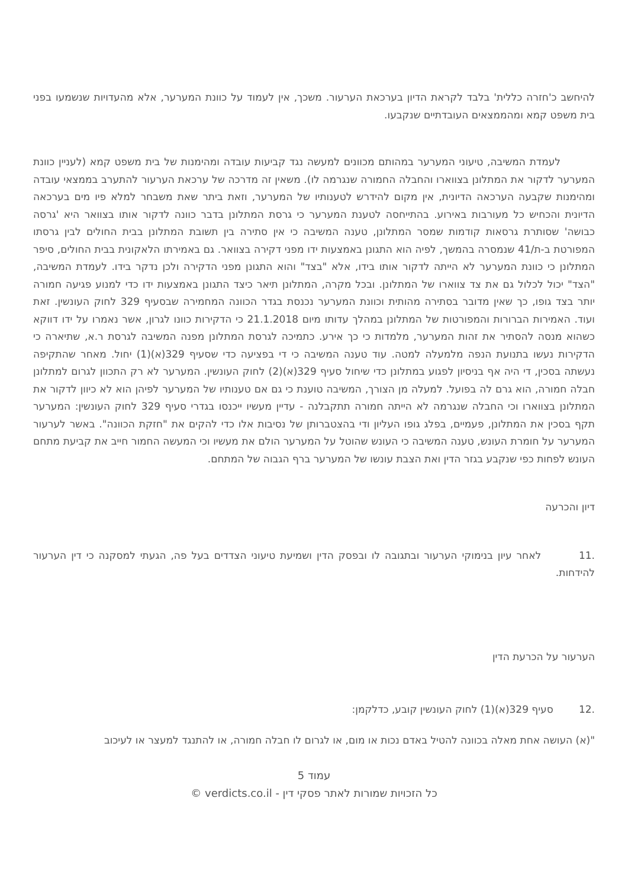להיחשב כ'חזרה כללית' בלבד לקראת הדיון בערכאת הערעור. משכך, אין לעמוד על כוונת המערער, אלא מהעדויות שנשמעו בפני בית משפט קמא ומהממצאים העובדתיים שנקבעו.
לעמדת המשיבה, טיעוני המערער במהותם מכוונים למעשה נגד קביעות עובדה ומהימנות של בית משפט קמא (לעניין כוונת המערער לדקור את המתלונן בצווארו והחבלה החמורה שנגרמה לו). משאין זה מדרכה של ערכאת הערעור להתערב בממצאי עובדה ומהימנות שקבעה הערכאה הדיונית, אין מקום להידרש לטענותיו של המערער, וזאת ביתר שאת משבחר למלא פיו מים בערכאה הדיונית והכחיש כל מעורבות באירוע. בהתייחסה לטענת המערער כי גרסת המתלונן בדבר כוונה לדקור אותו בצוואר היא 'גרסה כבושה' שסותרת גרסאות קודמות שמסר המתלונן, טענה המשיבה כי אין סתירה בין תשובת המתלונן בבית החולים לבין גרסתו המפורטת ב-ת/41 שנמסרה בהמשך, לפיה הוא התגונן באמצעות ידו מפני דקירה בצוואר. גם באמירתו הלאקונית בבית החולים, סיפר המתלונן כי כוונת המערער לא הייתה לדקור אותו בידו, אלא "בצד" והוא התגונן מפני הדקירה ולכן נדקר בידו. לעמדת המשיבה, "הצד" יכול לכלול גם את צד צווארו של המתלונן. ובכל מקרה, המתלונן תיאר כיצד התגונן באמצעות ידו כדי למנוע פגיעה חמורה יותר בצד גופו, כך שאין מדובר בסתירה מהותית וכוונת המערער נכנסת בגדר הכוונה המחמירה שבסעיף 329 לחוק העונשין. זאת ועוד. האמירות הברורות והמפורטות של המתלונן במהלך עדותו מיום 21.1.2018 כי הדקירות כוונו לגרון, אשר נאמרו על ידו דווקא כשהוא מנסה להסתיר את זהות המערער, מלמדות כי כך אירע. כתמיכה לגרסת המתלונן מפנה המשיבה לגרסת ר.א, שתיארה כי הדקירות נעשו בתנועת הנפה מלמעלה למטה. עוד טענה המשיבה כי די בפציעה כדי שסעיף 329(א)(1) יחול. מאחר שהתקיפה נעשתה בסכין, די היה אף בניסיון לפגוע במתלונן כדי שיחול סעיף 329(א)(2) לחוק העונשין. המערער לא רק התכוון לגרום למתלונן חבלה חמורה, הוא גרם לה בפועל. למעלה מן הצורך, המשיבה טוענת כי גם אם טענותיו של המערער לפיהן הוא לא כיוון לדקור את המתלונן בצווארו וכי החבלה שנגרמה לא הייתה חמורה תתקבלנה - עדיין מעשיו ייכנסו בגדרי סעיף 329 לחוק העונשין: המערער תקף בסכין את המתלונן, פעמיים, בפלג גופו העליון ודי בהצטברותן של נסיבות אלו כדי להקים את "חזקת הכוונה". באשר לערעור המערער על חומרת העונש, טענה המשיבה כי העונש שהוטל על המערער הולם את מעשיו וכי המעשה החמור חייב את קביעת מתחם העונש לפחות כפי שנקבע בגזר הדין ואת הצבת עונשו של המערער ברף הגבוה של המתחם.
דיון והכרעה
.11 לאחר עיון בנימוקי הערעור ובתגובה לו ובפסק הדין ושמיעת טיעוני הצדדים בעל פה, הגעתי למסקנה כי דין הערעור להידחות.
הערעור על הכרעת הדין
.12 סעיף 329(א)(1) לחוק העונשין קובע, כדלקמן:
"(א) העושה אחת מאלה בכוונה להטיל באדם נכות או מום, או לגרום לו חבלה חמורה, או להתנגד למעצר או לעיכוב
עמוד 5
כל הזכויות שמורות לאתר פסקי דין - verdicts.co.il ©